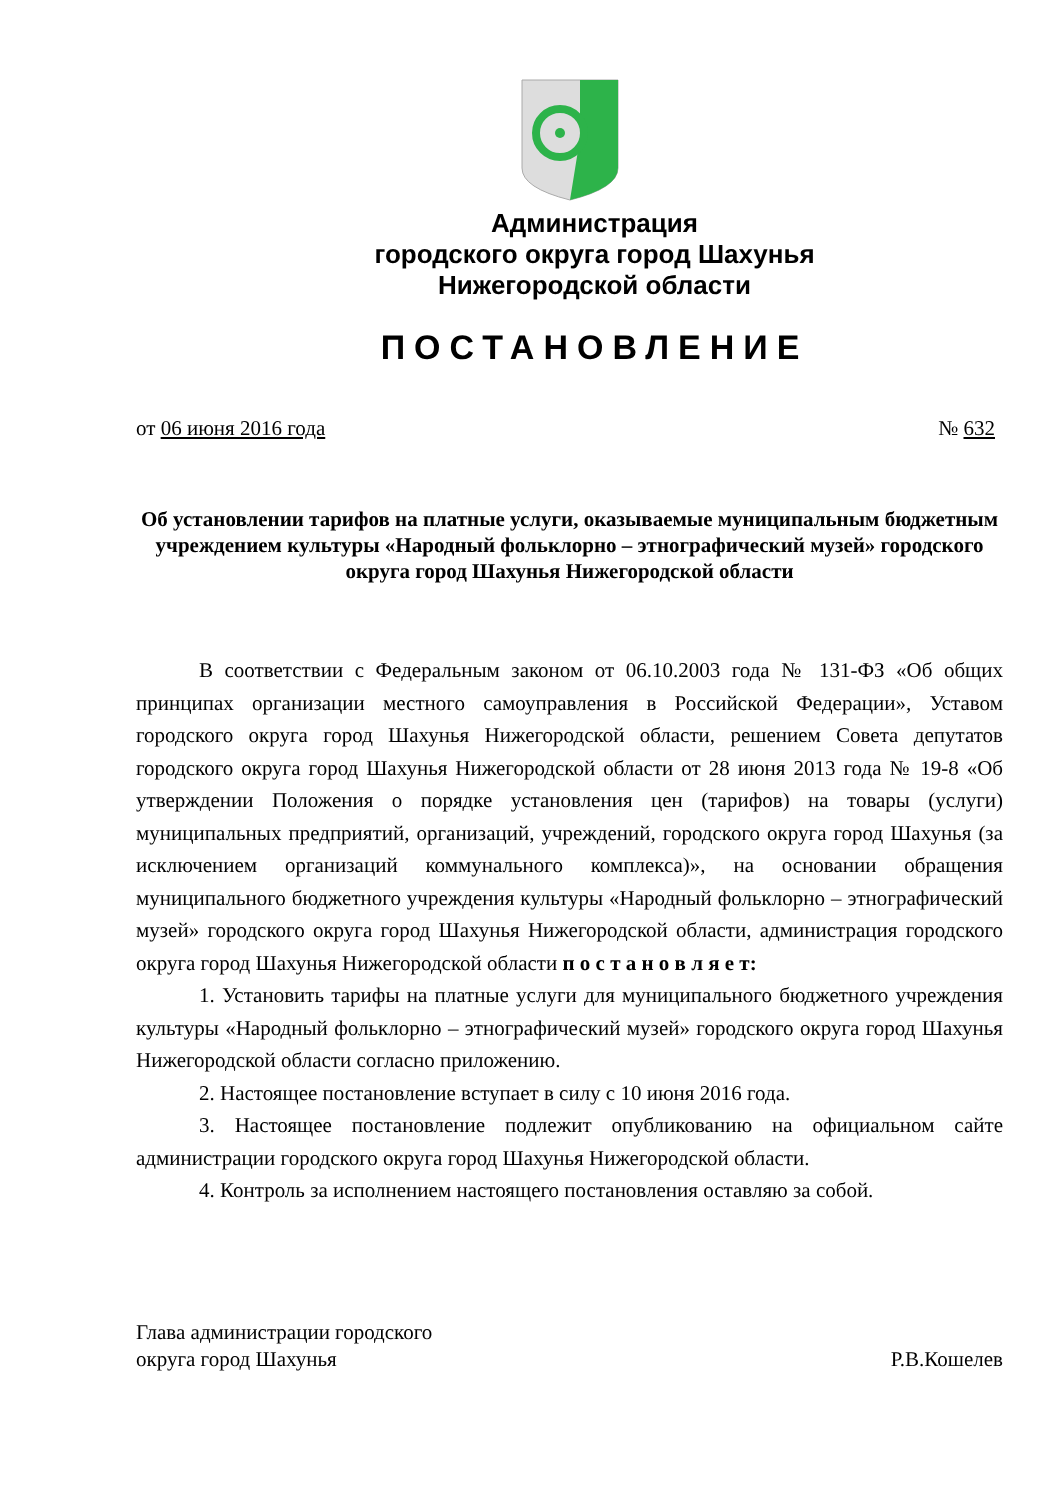Администрация
городского округа город Шахунья
Нижегородской области
ПОСТАНОВЛЕНИЕ
от 06 июня 2016 года № 632
Об установлении тарифов на платные услуги, оказываемые муниципальным бюджетным учреждением культуры «Народный фольклорно – этнографический музей» городского округа город Шахунья Нижегородской области
В соответствии с Федеральным законом от 06.10.2003 года № 131-ФЗ «Об общих принципах организации местного самоуправления в Российской Федерации», Уставом городского округа город Шахунья Нижегородской области, решением Совета депутатов городского округа город Шахунья Нижегородской области от 28 июня 2013 года № 19-8 «Об утверждении Положения о порядке установления цен (тарифов) на товары (услуги) муниципальных предприятий, организаций, учреждений, городского округа город Шахунья (за исключением организаций коммунального комплекса)», на основании обращения муниципального бюджетного учреждения культуры «Народный фольклорно – этнографический музей» городского округа город Шахунья Нижегородской области, администрация городского округа город Шахунья Нижегородской области п о с т а н о в л я е т:
1. Установить тарифы на платные услуги для муниципального бюджетного учреждения культуры «Народный фольклорно – этнографический музей» городского округа город Шахунья Нижегородской области согласно приложению.
2. Настоящее постановление вступает в силу с 10 июня 2016 года.
3. Настоящее постановление подлежит опубликованию на официальном сайте администрации городского округа город Шахунья Нижегородской области.
4. Контроль за исполнением настоящего постановления оставляю за собой.
Глава администрации городского
округа город Шахунья Р.В.Кошелев